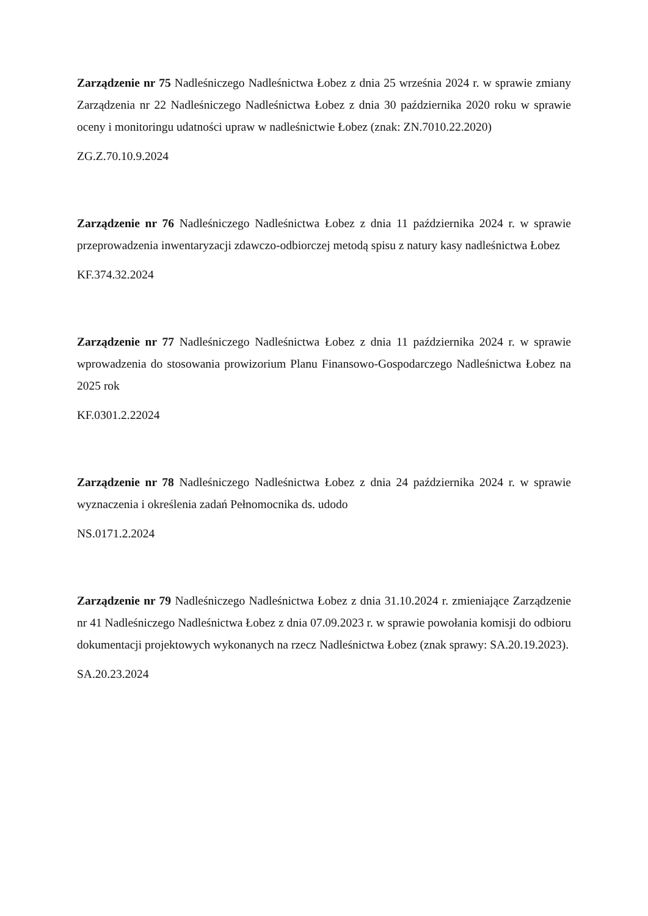Zarządzenie nr 75 Nadleśniczego Nadleśnictwa Łobez z dnia 25 września 2024 r. w sprawie zmiany Zarządzenia nr 22 Nadleśniczego Nadleśnictwa Łobez z dnia 30 października 2020 roku w sprawie oceny i monitoringu udatności upraw w nadleśnictwie Łobez (znak: ZN.7010.22.2020)
ZG.Z.70.10.9.2024
Zarządzenie nr 76 Nadleśniczego Nadleśnictwa Łobez z dnia 11 października 2024 r. w sprawie przeprowadzenia inwentaryzacji zdawczo-odbiorczej metodą spisu z natury kasy nadleśnictwa Łobez
KF.374.32.2024
Zarządzenie nr 77 Nadleśniczego Nadleśnictwa Łobez z dnia 11 października 2024 r. w sprawie wprowadzenia do stosowania prowizorium Planu Finansowo-Gospodarczego Nadleśnictwa Łobez na 2025 rok
KF.0301.2.22024
Zarządzenie nr 78 Nadleśniczego Nadleśnictwa Łobez z dnia 24 października 2024 r. w sprawie wyznaczenia i określenia zadań Pełnomocnika ds. udodo
NS.0171.2.2024
Zarządzenie nr 79 Nadleśniczego Nadleśnictwa Łobez z dnia 31.10.2024 r. zmieniające Zarządzenie nr 41 Nadleśniczego Nadleśnictwa Łobez z dnia 07.09.2023 r. w sprawie powołania komisji do odbioru dokumentacji projektowych wykonanych na rzecz Nadleśnictwa Łobez (znak sprawy: SA.20.19.2023).
SA.20.23.2024